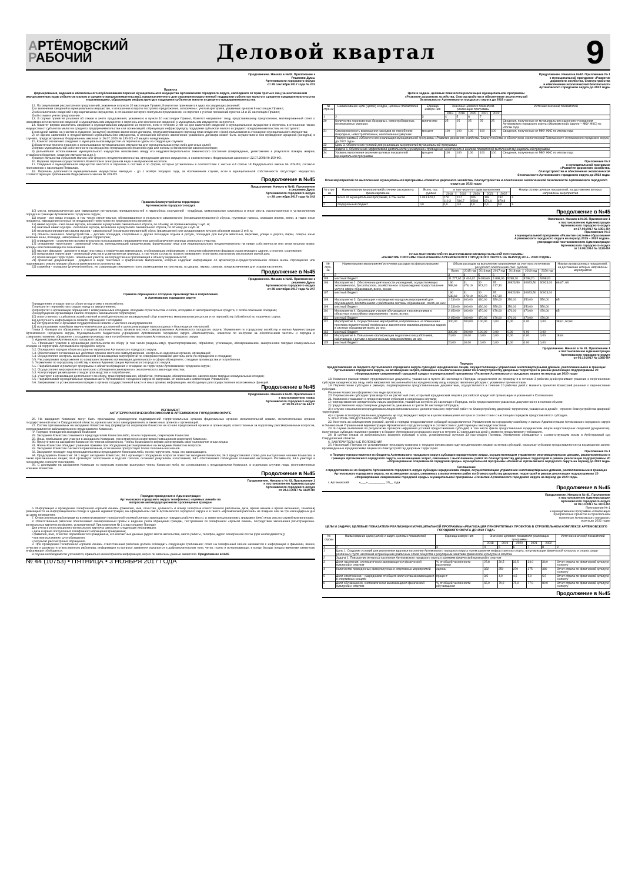АРТЁМОВСКИЙ
РАБОЧИЙ
Деловой квартал
9
Продолжение. Начало в №42. Приложение к
Решению Думы
Артемовского городского округа
от 28 сентября 2017 года № 241
Правила
формирования, ведения и обязательного опубликования перечня муниципального имущества Артемовского городского округа, свободного от прав третьих лиц (за исключением имущественных прав субъектов малого и среднего предпринимательства), предназначенного для оказания имущественной поддержки субъектам малого и среднего предпринимательства и организациям, образующим инфраструктуру поддержки субъектов малого и среднего предпринимательства
12. По результатам рассмотрения предложений, указанных в пункте 10 настоящих Правил, Комитетом принимается одно из следующих решений:
1) о включении сведений о муниципальном имуществе, в отношении которого поступило предложение, в перечень с учетом критериев, указанных пунктом 9 настоящих Правил;
2) об исключении сведений о муниципальном имуществе, в отношении которого поступило предложение, из перечня с учетом положений пунктов 14 и 15 настоящих Правил;
3) об отказе в учете предложения.
13. В случае принятия решения об отказе в учете предложения, указанного в пункте 10 настоящих Правил, Комитет направляет лицу, представившему предложение, мотивированный ответ о невозможности включения сведений о муниципальном имуществе в перечень или исключения сведений о муниципальном имуществе из перечня.
14. Комитет вправе исключить сведения о муниципальном имуществе из перечня, если в течение 2 лет со дня включения сведений о муниципальном имуществе в перечень в отношении такого имущества от субъектов малого и среднего предпринимательства или организаций, образующих инфраструктуру поддержки субъектов малого и среднего предпринимательства, не поступило:
1) ни одной заявки на участие в аукционе (конкурсе) на право заключения договора, предусматривающего переход прав владения и (или) пользования в отношении муниципального имущества;
2) ни одного заявления о предоставлении муниципального имущества, в отношении которого заключение указанного договора может быть осуществлено без проведения аукциона (конкурса) в случаях, предусмотренных Федеральным законом от 26.07.2006 № 135-ФЗ «О защите конкуренции».
15. Комитет исключает сведения о муниципальном имуществе из перечня в одном из следующих случаев:
1) Комитетом принято решение о использовании муниципального имущества для муниципальных нужд либо для иных целей;
2) право муниципальной собственности на имущество прекращено по решению суда или в ином установленном законом порядке;
3) дальнейшее использование муниципального имущества невозможно ввиду его неудовлетворительного технического состояния (повреждение, уничтожение в результате пожара, аварии, стихийного бедствия, хищение имущества и др.);
4) выкуп имущества субъектом малого или среднего предпринимательства, арендующим данное имущество, в соответствии с Федеральным законом от 22.07.2008 № 159-ФЗ.
16. Ведение перечня осуществляется Комитетом в электронном виде и на бумажном носителе.
17. Сведения о муниципальном имуществе вносятся в перечень в составе и по форме, которые установлены в соответствии с частью 4.4 статьи 18 Федерального закона № 209-ФЗ, согласно приложению к настоящим Правилам.
18. Перечень дополняется муниципальным имуществом ежегодно - до 1 ноября текущего года, за исключением случая, если в муниципальной собственности отсутствует имущество, соответствующее требованиям Федерального закона № 209-ФЗ.
Продолжение в №45
Продолжение. Начало в №42. Приложение
к решению Думы
Артемовского городского округа
от 28 сентября 2017 года № 243
Правила благоустройства территории
Артемовского городского округа
10) места, предназначенные для размещения ритуальных принадлежностей и надгробных сооружений - кладбища, мемориальные комплексы и иные места, расположенные в установленном порядке в границах Артемовского городского округа;
11) мусор - все виды отходов, в том числе строительные, образовавшиеся в результате самовольного (несанкционированного) сброса, грунтовые наносы, опавшая листва, ветки, а также иные предметы, нахождение которых на придомовой территории не предусмотрено проектом;
12) навал мусора - скопление мусора, возникшее в результате самовольного сброса, по объему, не превышающему 1 куб. м;
13) очаговый навал мусора - скопление мусора, возникшее в результате самовольного сброса, по объему до 2 куб. м;
14) несанкционированная свалка мусора - самовольный (несанкционированный) сброс (размещение) или складирование мусора объемом свыше 2 куб. м;
15) объекты внешнего благоустройства – детские площадки, спортивные и другие площадки отдыха и досуга, площадки для выгула животных, парковки, улицы и дороги, парки, скверы, иные зеленые зоны, площади, набережные и другие территории;
16) ограждение - сооружение вспомогательного использования, предназначенное для обозначения границы земельного участка;
17) отведенная территория - земельный участок, принадлежащий юридическому, физическому лицу или индивидуальному предпринимателю на праве собственности или ином вещном праве, аренды или безвозмездного пользования;
18) паспорт фасадов - документ в виде текстовых и графических материалов, отображающих информацию о внешнем оформлении фасадов существующего здания, строения, сооружения;
19) придомовая территория - земельный участок в установленных границах, в том числе согласно проекту межевания территории, на котором расположен жилой дом;
20) прилегающая территория - земельный участок, непосредственно прилегающий к объекту недвижимости;
21) проектная документация - документ в виде текстовых и графических материалов, которые содержат информацию об архитектурно-градостроительном облике вновь строящегося или подлежащего реконструкции объекта капитального строительства;
22) скамейка - городская (уличная) мебель, не содержащая рекламного поля, размещаемая на тротуарах, во дворах, парках, скверах, предназначенная для отдыха населения;
Продолжение в №45
Продолжение. Начало в №42. Приложение к
решению Думы
Артемовского городского округа
от 28 сентября 2017 года № 247
Правила обращения с отходами производства и потребления
в Артемовском городском округе
6) разделение отходов при их сборе и подготовке к переработке;
7) приоритет переработки отходов перед их захоронением;
8) приоритет в организации обращения с коммунальными отходами, отходами строительства и сноса, отходами от автотранспортных средств, с особо опасными отходами;
9) недопущение организации свалок отходов и захламления территории;
10) ответственность субъектов хозяйственной и иной деятельности за раздельный сбор вторичных материальных ресурсов и их переработку (обработку) во вторичное сырье;
11) доступность информации в области обращения с отходами;
12) сотрудничество с органами государственной власти и местного самоуправления;
13) использование новейших научно-технических достижений в целях реализации малоотходных и безотходных технологий.
Глава 3. Функции по обращению с отходами уполномоченных органов местного самоуправления Артемовского городского округа, Управления по городскому хозяйству и жилью Администрации Артемовского городского округа, Муниципального бюджетного учреждения Артемовского городского округа «Жилкомстрой», комиссии по контролю за обеспечением чистоты и порядка и совершенствованию обращения с отходами производства и потребления на территории Артемовского городского округа
5. Администрация Артемовского городского округа:
5.1. Принимает участие в организации деятельности по сбору (в том числе раздельному), транспортированию, обработке, утилизации, обезвреживанию, захоронению твердых коммунальных отходов на территории Артемовского городского округа;
5.2. Определяет порядок сбора отходов на территории Артемовского городского округа;
5.3. Обеспечивает согласованные действия органов местного самоуправления, контрольно-надзорных органов, организаций;
5.4. Осуществляет контроль за выполнением организациями мероприятий по совершенствованию деятельности по обращению с отходами;
5.5. Рассматривает предложения по совершенствованию организации деятельности в сфере обращения с отходами производства и потребления.
6. Управление по городскому хозяйству и жилью Администрации Артемовского городского округа:
6.1. Разрабатывает и реализует программы в области обращения с отходами на территории Артемовского городского округа;
6.2. Осуществляет мероприятия по контролю соблюдения санитарного и экологического законодательства;
6.3. Контролирует размещение отходов производства и потребления;
6.4. Участвует в организации деятельности по сбору, транспортированию, обработке, утилизации, обезвреживанию, захоронению твердых коммунальных отходов;
6.5. Разрабатывает муниципальные правовые акты Артемовского городского округа по вопросам, отнесенным к компетенции Управления;
6.6. Запрашивает в установленном порядке в органах государственной власти и иных органах информацию, необходимую для осуществления возложенных функций.
Продолжение в №45
Продолжение. Начало в №40. Приложение 2
к постановлению главы
Артемовского городского округа
от 29.09.2017 № 64-ПГ
РЕГЛАМЕНТ
АНТИТЕРРОРИСТИЧЕСКОЙ КОМИССИИ В АРТЕМОВСКОМ ГОРОДСКОМ ОКРУГЕ
26. На заседания Комиссии могут быть приглашены руководители подразделений территориальных органов федеральных органов исполнительной власти, исполнительных органов государственной власти Свердловской области, органов местного самоуправления, а также иных органов и организаций.
27. Состав приглашаемых на заседание Комиссии лиц формируется секретарем Комиссии на основе предложений органов и организаций, ответственных за подготовку рассматриваемых вопросов, и представляется заблаговременно председателю Комиссии.
IV. Порядок проведения заседаний Комиссии
28. Заседания Комиссии созываются председателем Комиссии либо, по его поручению, секретарем Комиссии.
29. Лица, прибывшие для участия в заседаниях Комиссии, регистрируются секретарем (помощником секретаря) Комиссии.
30. Присутствие на заседании Комиссии ее членов обязательно. Члены Комиссии не вправе делегировать свои полномочия иным лицам.
31. Члены Комиссии обладают равными правами при обсуждении рассматриваемых на заседании Комиссии вопросов.
32. Заседание Комиссии считается правомочным, если на нем присутствует более половины ее членов.
33. Заседания проходят под председательством председателя Комиссии либо, по его поручению, лица, его замещающего.
34. Председатель Комиссии: 34.1 ведет заседание Комиссии; 34.2 организует обсуждение вопросов повестки заседания Комиссии; 34.3 предоставляет слово для выступления членам Комиссии, а также приглашенным лицам; 34.4 организует голосование и подсчет голосов, оглашает результаты голосования; 34.5 обеспечивает соблюдение положений настоящего Регламента; 34.6 участвуя в голосовании, голосует последним.
35. С докладами на заседаниях Комиссии по вопросам повестки выступают члены Комиссии либо, по согласованию с председателем Комиссии, в отдельных случаях лица, уполномоченные членами Комиссии.
Продолжение в №45
Продолжение. Начало в № 43. Приложение 1
к постановлению Администрации
Артемовского городского округа
от 24.10.2017 № 1139-ПА
Порядок проведения в Администрации
Артемовского городского округа телефонных «прямых линий» по
вопросам антикоррупционного просвещения граждан
6. Информация о проведении телефонной «прямой линии» (фамилия, имя, отчество, должность и номер телефона ответственного работника, дата, время начала и время окончания, тематика) размещается на информационном стенде в здании Администрации, на официальном сайте Артемовского городского округа и в газете «Артемовский рабочий» не позднее чем за три календарных дня до даты проведения.
7. Ответственным работникам во время проведения телефонной «прямой линии» запрещается покидать рабочее место, а также консультировать граждан и (или) иных лиц по служебным вопросам.
8. Ответственный работник обеспечивает своевременный прием и ведение учета обращений граждан, поступивших по телефонной «прямой линии», посредством заполнения регистрационно-контрольных карточек по форме, установленной Приложением № 1 к настоящему Порядку.
Для учета в регистрационно-контрольную карточку заносится следующая информация:
• дата и время поступления телефонного обращения гражданина;
• фамилия, имя, отчество обратившегося гражданина, его контактные данные (адрес места жительства, место работы, телефон, адрес электронной почты (при необходимости));
• краткое изложение сути обращения;
• результат рассмотрения обращения.
9. При проведении телефонной «прямой линии» ответственный работник должен соблюдать следующие требования: ответ на телефонный звонок начинается с информации о фамилии, имени, отчестве и должности ответственного работника; информация по вопросу заявителя излагается в доброжелательном тоне, четко, полно и исчерпывающе; в конце беседы предоставленная заявителю информация обобщается.
В случае необходимости уточняется, правильно ли воспринята информация, верно ли записаны данные заявителя. Продолжение в №45
№ 44 (10753) • ПЯТНИЦА • 3 НОЯБРЯ 2017 ГОДА
Продолжение. Начало в №42. Приложение № 1
к муниципальной программе «Развитие
дорожного хозяйства, благоустройства
и обеспечение экологической безопасности
Артемовского городского округа до 2022 года»
Цели и задачи, целевые показатели реализации муниципальной программы
«Развитие дорожного хозяйства, благоустройства и обеспечение экологической
безопасности Артемовского городского округа до 2022 года»
| № стро-ки | Наименование цели (целей) и задач, целевых показателей | Единица измере-ния | Значение целевого показателя реализации программы | | | | | Источник значений показателей |
| --- | --- | --- | --- | --- | --- | --- | --- | --- |
| | | | 2018 | 2019 | 2020 | 2021 | 2022 | |
| 1 | 2 | 3 | 4 | 5 | 6 | 7 | | |
| 30 | Количество перевезенных безродных, невостребованных, неопознанных умерших | количество | 25 | 25 | 25 | 25 | 25 | Сведения, полученные от муниципального казенного учреждения Артемовского городского округа «Жилкомстрой» (далее – МКУ ЖКС) по итогам года |
| 31 | Своевременность возмещения расходов по погребению безродных, невостребованных, неопознанных умерших | процент | 100 | 100 | 100 | 100 | 100 | Сведения, полученные от МКУ ЖКС по итогам года |
| | Подпрограмма 3 «Обеспечение реализации муниципальной программы «Развитие дорожного хозяйства, благоустройства и обеспечение экологической безопасности Артемовского городского округа до 2022 года» | | | | | | | |
| 32 | Цель 3. Обеспечение условий для реализации мероприятий муниципальной программы | | | | | | | |
| 33 | Задача 1. Обеспечение эффективной деятельности учреждения и проведение мониторинга и анализа показателей выполнения муниципальной программы | | | | | | | |
| 34 | Уровень выполнения значения целевых показателей муниципальной программы | процент | 100 | 100 | 100 | 100 | 100 | Сведения, полученные от МКУ ЖКС по итогам года |
Приложение № 2
к муниципальной программе
«Развитие дорожного хозяйства,
благоустройства и обеспечение экологической
безопасности Артемовского городского округа до 2022 года»
План мероприятий по выполнению муниципальной программы «Развитие дорожного хозяйства, благоустройства и обеспечение экологической безопасности Артемовского городского округа до 2022 года»
| № стро-ки | Наименование мероприятия/Источники расходов на финансирование | Всего, тыс. рублей | в том числе по годам выполнения | | | | | Номер строки целевых показателей, на достижение которых направлены мероприятия |
| --- | --- | --- | --- | --- | --- | --- | --- | --- |
| | | | 2018 | 2019 | 2020 | 2021 | 2022 | |
| 1 | Всего по муниципальной программе, в том числе | 1 043 670,2 | 278 110,3 | 157 546,7 | 205 458,8 | 169 674,6 | 232 879,8 | Х |
| 2 | Федеральный бюджет | 0,0 | 0,0 | 0,0 | 0,0 | 0,0 | 0,0 | Х |
Продолжение в №45
Окончание. Начало в №39. Приложение 1
к постановлению Администрации
Артемовского городского округа
от 27.09.2017 № 1051-ПА
Приложение № 2
к муниципальной программе «Развитие системы образования
Артемовского городского округа на период 2015 – 2020 годов»,
утвержденной постановлением Администрации
Артемовского городского округа
от 19.08.2014 № 1128-ПА
ПЛАН МЕРОПРИЯТИЙ ПО ВЫПОЛНЕНИЮ МУНИЦИПАЛЬНОЙ ПРОГРАММЫ
«РАЗВИТИЕ СИСТЕМЫ ОБРАЗОВАНИЯ АРТЕМОВСКОГО ГОРОДСКОГО ОКРУГА НА ПЕРИОД 2015 - 2020 ГОДОВ»
| № стро-ки | Наименование мероприятия/ источники расходов на финансирование | Объем расходов на выполнение мероприятия за счет всех источников ресурсного обеспечения (тыс. рублей) | | | | | | | Номер строки целевых показателей, на достижение которых направлены мероприятия |
| --- | --- | --- | --- | --- | --- | --- | --- | --- | --- |
| | | Всего | 2015 год | 2016 год | 2017 год | 2018 год | 2019 год | 2020 год | |
| 1 | 2 | 3 | 4 | 5 | 6 | 7 | 8 | 9 | |
| 105 | местный бюджет | 31 277,62 | 5 404,62 | 5 080,60 | 4 898,00 | 5298,20 | 5298,20 | 5298,00 | |
| 106 | Мероприятие 2. Обеспечение деятельности учреждений, осуществляющих экономическое, бухгалтерское, хозяйственное сопровождение предоставления услуг в сфере образования, всего, из них: | 190 588,69 | 31 478,19 | 30 923,20 | 35 417,30 | 30923,50 | 30923,50 | 30923,00 | 66,67, 68 |
| 107 | местный бюджет | 190 588,69 | 31 478,19 | 30 923,20 | 35 417,30 | 30923,50 | 30923,50 | 30923,00 | |
| 108 | Мероприятие 3. Организация и проведение городских мероприятий для обучающихся, воспитанников и работников системы образования - всего, из них: | 2 230,00 | 400,00 | 430,00 | 350,00 | 350,00 | 350,00 | 350,00 | 65 |
| 109 | местный бюджет | 2 230,00 | 400,00 | 430,00 | 350,00 | 350,00 | 350,00 | 350,00 | |
| 110 | Мероприятие 4. Организация участия обучающихся и воспитанников в областных и российских мероприятиях - всего, из них: | 2 450,00 | 100,00 | 470,00 | 470,00 | 470,00 | 470,00 | 470,00 | 65 |
| 111 | местный бюджет | 2 450,00 | 100,00 | 470,00 | 470,00 | 470,00 | 470,00 | 470,00 | |
| 112 | Мероприятие 5. Осуществление мероприятий, направленных на повышение престижа педагогической профессии и закрепление квалифицированных кадров в системе образования всего, из них: | 300,00 | 200,00 | 100,00 | 0,00 | 0,00 | 0,00 | 0,00 | 38,61, 62,64 |
| 113 | местный бюджет | 300,00 | 200,00 | 100,00 | 0,00 | 0,00 | 0,00 | 0,00 | |
| 114 | Мероприятие 6. Повышение квалификации педагогических работников, работающих с детьми с ограниченными возможностями, из них | 20,00 | 10,00 | 10,00 | 0,00 | 0,00 | 0,00 | 0,00 | 18,64 |
| 115 | местный бюджет | 20,00 | 10,00 | 10,00 | 0,00 | 0,00 | 0,00 | 0,00 | |
Продолжение. Начало в № 41. Приложение 1
к постановлению Администрации
Артемовского городского округа
от 06.10.2017 № 1085-ПА
Порядок
предоставления из бюджета Артемовского городского округа субсидий юридическим лицам, осуществляющим управление многоквартирными домами, расположенными в границах Артемовского городского округа, на возмещение затрат, связанных с выполнением работ по благоустройству дворовых территорий в рамках реализации подпрограммы 20 «Формирование современной городской среды» муниципальной программы «Развитие Артемовского городского округа на период до 2020 года»
18. Комиссия рассматривает представленные документы, указанные в пункте 16 настоящего Порядка, осуществляет их проверку и в течение 3 рабочих дней принимает решение о перечислении субсидии юридическому лицу, либо направляет письменный отказ юридическому лицу в предоставлении субсидии с указанием причин отказа.
19. Перечисление субсидии в размере, подтвержденном предоставленными документами, осуществляется в течение 10 рабочих дней с момента принятия Комиссией решения о перечислении субсидии.
Решение Комиссии оформляется в виде протокола.
20. Перечисление субсидии производится на расчетный счет, открытый юридическим лицом в российской кредитной организации и указанный в Соглашении.
21. Комиссия отказывает в предоставлении субсидии в следующих случаях:
1) непредставление юридическим лицом документов, указанных в пункте 16 настоящего Порядка, либо предоставление указанных документов не в полном объеме;
2) предоставление недостоверных документов, указанных в пункте 16 настоящего Порядка;
3) в случае невыполнения юридическим лицом минимального и дополнительного перечней работ по благоустройству дворовой территории, указанных в дизайн - проекте благоустройства дворовой территории;
4) в случае если представленные документы не подтверждают затраты в целях возмещения которых в соответствии с настоящим порядком предоставляется субсидия.
5. КОНТРОЛЬ ПРЕДОСТАВЛЕНИЯ СУБСИДИЙ
22. Контроль за соблюдением условий, целей и порядка предоставления субсидий осуществляется Управлением по городскому хозяйству и жилью Администрации Артемовского городского округа и Финансовым Управлением Администрации Артемовского городского округа в соответствии с действующим законодательством.
23. В случае выявления по результатам проверок нарушения условий предоставления субсидий, в том числе факта предоставления юридическим лицом недостоверных сведений (документов), полученные субсидии подлежат возврату в бюджет Артемовского городского округа в течение 10 календарных дней с момента предъявления требования.
24. В случае отказа от добровольного возврата субсидий в срок, установленный пунктом 23 настоящего Порядка, Управление обращается с соответствующим иском в Арбитражный суд Свердловской области.
6. ЗАКЛЮЧИТЕЛЬНЫЕ ПОЛОЖЕНИЯ
25. Настоящий Порядок не устанавливает процедуру возврата в текущем финансовом году юридическими лицами остатков субсидий, поскольку субсидии предоставляются на возмещение затрат, произведенных юридическими лицами по благоустройству дворовых территорий.
Приложение № 1
к Порядку предоставления из бюджета Артемовского городского округа субсидии юридическим лицам, осуществляющим управление многоквартирными домами, расположенными в границах Артемовского городского округа, на возмещение затрат, связанных с выполнением работ по благоустройству дворовых территорий в рамках реализации подпрограммы 20 «Формирование современной городской среды» муниципальной программы «Развитие Артемовского городского округа на период до 2020 года»
Соглашение
о предоставлении из бюджета Артемовского городского округа субсидии юридическим лицам, осуществляющим управление многоквартирными домами, расположенными в границах Артемовского городского округа, на возмещение затрат, связанных с выполнением работ по благоустройству дворовых территорий в рамках реализации подпрограммы 20 «Формирование современной городской среды» муниципальной программы «Развитие Артемовского городского округа на период до 2020 года»
г. Артемовский «___» __________ 20__ года
Продолжение в №45
Продолжение. Начало в № 41. Приложение
к постановлению Администрации
Артемовского городского округа
от 09.10.2017 № 1103-ПА
Приложение № 1
к муниципальной программе «Реализация
приоритетных проектов в строительном
комплексе Артемовского городского
округа до 2022 года»
ЦЕЛИ И ЗАДАЧИ, ЦЕЛЕВЫЕ ПОКАЗАТЕЛИ РЕАЛИЗАЦИИ МУНИЦИПАЛЬНОЙ ПРОГРАММЫ «РЕАЛИЗАЦИЯ ПРИОРИТЕТНЫХ ПРОЕКТОВ В СТРОИТЕЛЬНОМ КОМПЛЕКСЕ АРТЕМОВСКОГО ГОРОДСКОГО ОКРУГА ДО 2022 ГОДА»
| № строки | Наименование цели (целей) и задач, целевых показателей | Единица измере-ния | Значение целевого показателя реализации программы | | | | | Источник значений показателей |
| --- | --- | --- | --- | --- | --- | --- | --- | --- |
| | | | 2018 | 2019 | 2020 | 2021 | 2022 | |
| 1 | 2 | 3 | 4 | 5 | 6 | 7 | 8 | 9 |
| 1 | Цель 1. Создание условий для укрепления здоровья населения Артемовского городского округа путем развития инфраструктуры спорта, популяризации физической культуры и спорта среди различных групп населения и приобщение различных слоев общества к регулярным занятиям физической культурой и спортом | | | | | | | |
| 2 | Задача 1. Повышение интереса населения Артемовского городского округа к занятиям физической культурой и спортом | | | | | | | |
| 3 | Доля населения, систематически занимающегося физической культурой и спортом | % от общей численности населения | 25,8 | 30,5 | 32,5 | 34,0 | 36,0 | Отчет отдела по физической культуре и спорту |
| 4 | Количество проведенных физкультурных и спортивных мероприятий | единиц | 332 | 350 | 370 | 375 | 380 | Отчет отдела по физической культуре и спорту |
| 5 | Доля спортсменов – разрядников от общего количества занимающихся в спортивных секциях | процент | 3,5 | 4,0 | 4,5 | 5,0 | 5,5 | Отчет отдела по физической культуре и спорту |
| 6 | Доля обучающихся, систематически занимающихся физической культурой и спортом | % от общей численности обучающихся | 65,0 | 70,0 | 75,0 | 77,0 | 80,0 | Отчет отдела по физической культуре и спорту |
Продолжение в №45